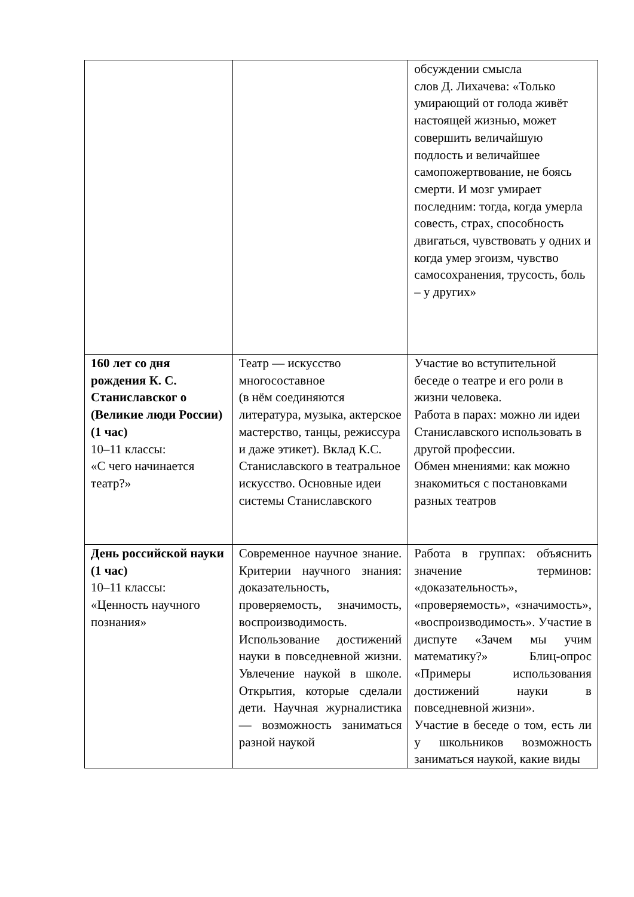| | | обсуждении смысла слов Д. Лихачева: «Только умирающий от голода живёт настоящей жизнью, может совершить величайшую подлость и величайшее самопожертвование, не боясь смерти. И мозг умирает последним: тогда, когда умерла совесть, страх, способность двигаться, чувствовать у одних и когда умер эгоизм, чувство самосохранения, трусость, боль – у других» |
| 160 лет со дня рождения К. С. Станиславског о (Великие люди России) (1 час) 10–11 классы: «С чего начинается театр?» | Театр — искусство многосоставное (в нём соединяются литература, музыка, актерское мастерство, танцы, режиссура и даже этикет). Вклад К.С. Станиславского в театральное искусство. Основные идеи системы Станиславского | Участие во вступительной беседе о театре и его роли в жизни человека. Работа в парах: можно ли идеи Станиславского использовать в другой профессии. Обмен мнениями: как можно знакомиться с постановками разных театров |
| День российской науки (1 час) 10–11 классы: «Ценность научного познания» | Современное научное знание. Критерии научного знания: доказательность, проверяемость, значимость, воспроизводимость. Использование достижений науки в повседневной жизни. Увлечение наукой в школе. Открытия, которые сделали дети. Научная журналистика — возможность заниматься разной наукой | Работа в группах: объяснить значение терминов: «доказательность», «проверяемость», «значимость», «воспроизводимость». Участие в диспуте «Зачем мы учим математику?» Блиц-опрос «Примеры использования достижений науки в повседневной жизни». Участие в беседе о том, есть ли у школьников возможность заниматься наукой, какие виды |